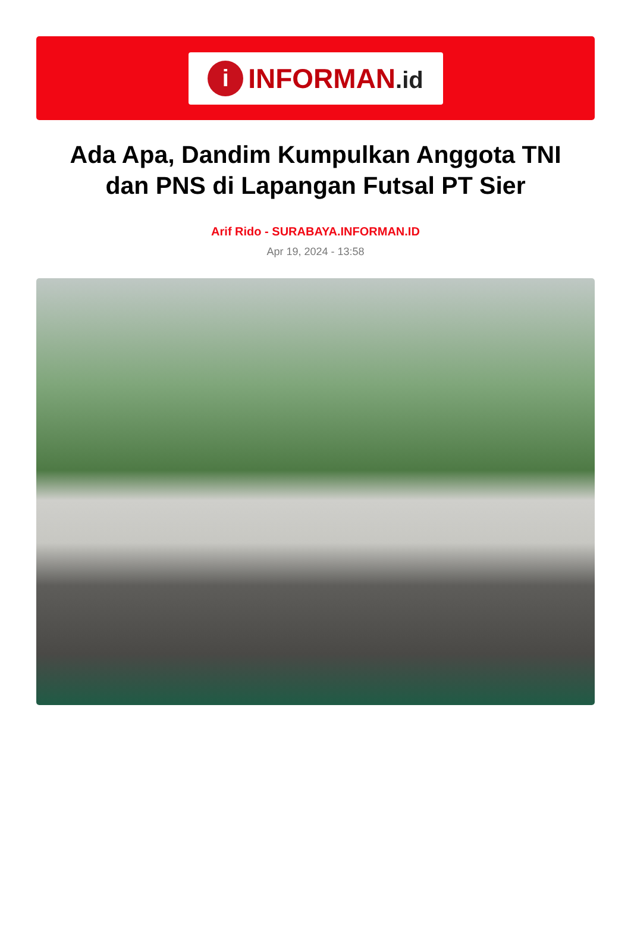i
INFORMAN.id
Ada Apa, Dandim Kumpulkan Anggota TNI dan PNS di Lapangan Futsal PT Sier
Arif Rido - SURABAYA.INFORMAN.ID
Apr 19, 2024 - 13:58